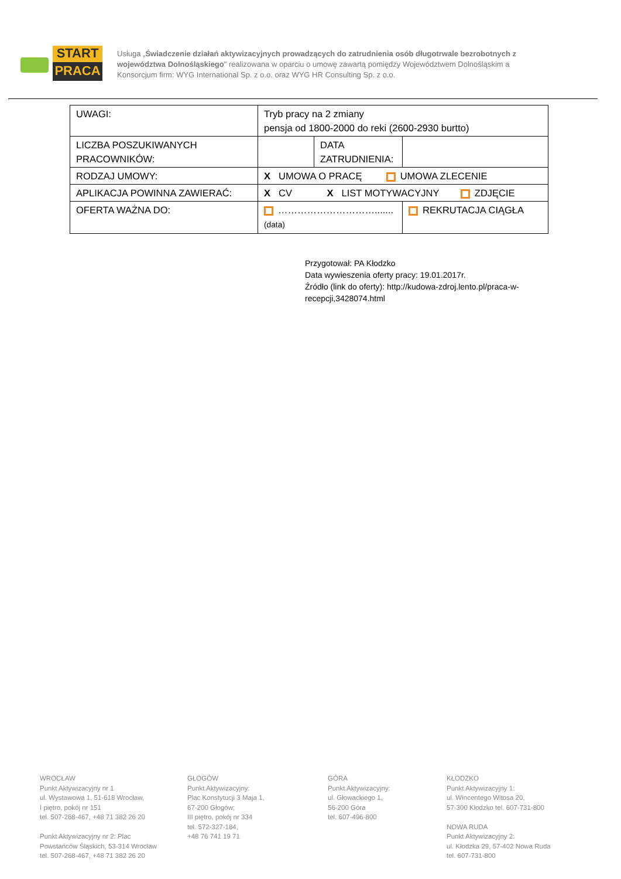START
PRACA
Usługa „Świadczenie działań aktywizacyjnych prowadzących do zatrudnienia osób długotrwale bezrobotnych z województwa Dolnośląskiego" realizowana w oparciu o umowę zawartą pomiędzy Województwem Dolnośląskim a Konsorcjum firm: WYG International Sp. z o.o. oraz WYG HR Consulting Sp. z o.o.
| UWAGI: | Tryb pracy na 2 zmiany pensja od 1800-2000 do reki (2600-2930 burtto) | | |
| LICZBA POSZUKIWANYCH PRACOWNIKÓW: | | DATA ZATRUDNIENIA: | |
| RODZAJ UMOWY: | X UMOWA O PRACĘ UMOWA ZLECENIE | | |
| APLIKACJA POWINNA ZAWIERAĆ: | X CV X LIST MOTYWACYJNY ZDJĘCIE | | |
| OFERTA WAŻNA DO: | …………………………....... (data) | | REKRUTACJA CIĄGŁA |
Przygotował: PA Kłodzko
Data wywieszenia oferty pracy: 19.01.2017r.
Źródło (link do oferty): http://kudowa-zdroj.lento.pl/praca-w-recepcji,3428074.html
WROCŁAW
Punkt Aktywizacyjny nr 1
ul. Wystawowa 1, 51-618 Wrocław,
I piętro, pokój nr 151
tel. 507-268-467, +48 71 382 26 20
Punkt Aktywizacyjny nr 2: Plac Powstańców Śląskich, 53-314 Wrocław
tel. 507-268-467, +48 71 382 26 20
GŁOGÓW
Punkt Aktywizacyjny:
Plac Konstytucji 3 Maja 1,
67-200 Głogów;
III piętro, pokój nr 334
tel. 572-327-184,
+48 76 741 19 71
GÓRA
Punkt Aktywizacyjny:
ul. Głowackiego 1,
56-200 Góra
tel. 607-496-800
KŁODZKO
Punkt Aktywizacyjny 1:
ul. Wincentego Witosa 20,
57-300 Kłodzko tel. 607-731-800
NOWA RUDA
Punkt Aktywizacyjny 2:
ul. Kłodzka 29, 57-402 Nowa Ruda
tel. 607-731-800